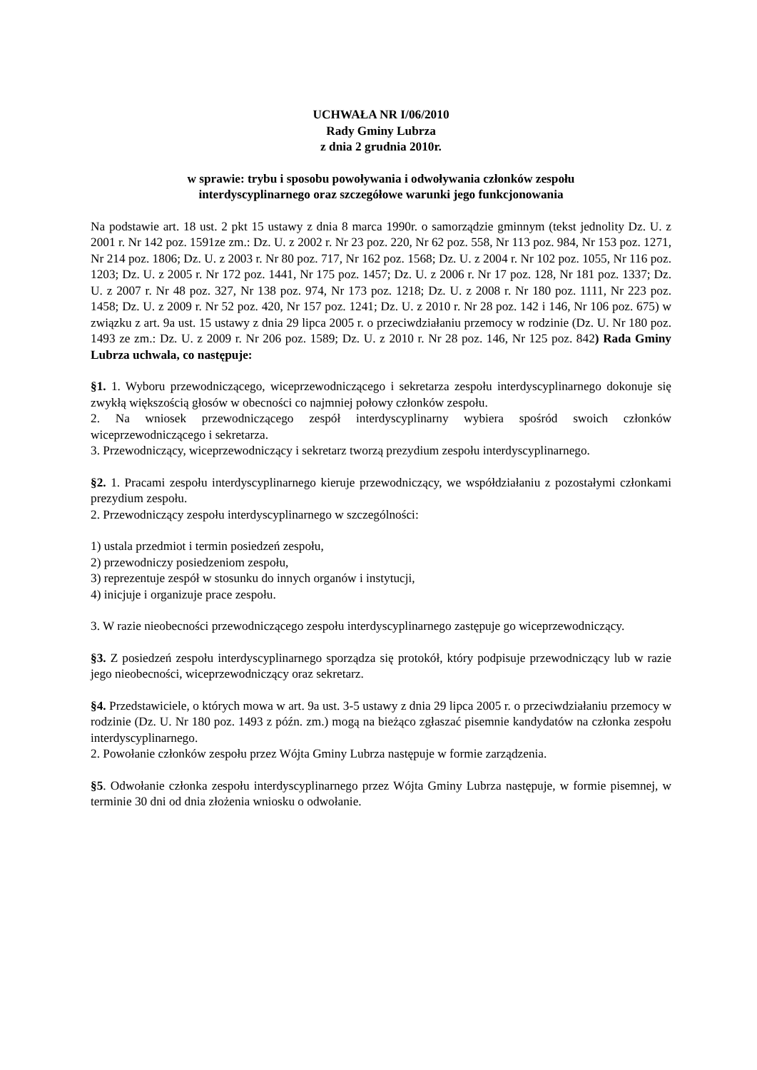UCHWAŁA NR I/06/2010
Rady Gminy Lubrza
z dnia 2 grudnia 2010r.
w sprawie: trybu i sposobu powoływania i odwoływania członków zespołu
interdyscyplinarnego oraz szczegółowe warunki jego funkcjonowania
Na podstawie art. 18 ust. 2 pkt 15 ustawy z dnia 8 marca 1990r. o samorządzie gminnym (tekst jednolity Dz. U. z 2001 r. Nr 142 poz. 1591ze zm.: Dz. U. z 2002 r. Nr 23 poz. 220, Nr 62 poz. 558, Nr 113 poz. 984, Nr 153 poz. 1271, Nr 214 poz. 1806; Dz. U. z 2003 r. Nr 80 poz. 717, Nr 162 poz. 1568; Dz. U. z 2004 r. Nr 102 poz. 1055, Nr 116 poz. 1203; Dz. U. z 2005 r. Nr 172 poz. 1441, Nr 175 poz. 1457; Dz. U. z 2006 r. Nr 17 poz. 128, Nr 181 poz. 1337; Dz. U. z 2007 r. Nr 48 poz. 327, Nr 138 poz. 974, Nr 173 poz. 1218; Dz. U. z 2008 r. Nr 180 poz. 1111, Nr 223 poz. 1458; Dz. U. z 2009 r. Nr 52 poz. 420, Nr 157 poz. 1241; Dz. U. z 2010 r. Nr 28 poz. 142 i 146, Nr 106 poz. 675) w związku z art. 9a ust. 15 ustawy z dnia 29 lipca 2005 r. o przeciwdziałaniu przemocy w rodzinie (Dz. U. Nr 180 poz. 1493 ze zm.: Dz. U. z 2009 r. Nr 206 poz. 1589; Dz. U. z 2010 r. Nr 28 poz. 146, Nr 125 poz. 842) Rada Gminy Lubrza uchwala, co następuje:
§1. 1. Wyboru przewodniczącego, wiceprzewodniczącego i sekretarza zespołu interdyscyplinarnego dokonuje się zwykłą większością głosów w obecności co najmniej połowy członków zespołu.
2. Na wniosek przewodniczącego zespół interdyscyplinarny wybiera spośród swoich członków wiceprzewodniczącego i sekretarza.
3. Przewodniczący, wiceprzewodniczący i sekretarz tworzą prezydium zespołu interdyscyplinarnego.
§2. 1. Pracami zespołu interdyscyplinarnego kieruje przewodniczący, we współdziałaniu z pozostałymi członkami prezydium zespołu.
2. Przewodniczący zespołu interdyscyplinarnego w szczególności:
1) ustala przedmiot i termin posiedzeń zespołu,
2) przewodniczy posiedzeniom zespołu,
3) reprezentuje zespół w stosunku do innych organów i instytucji,
4) inicjuje i organizuje prace zespołu.
3. W razie nieobecności przewodniczącego zespołu interdyscyplinarnego zastępuje go wiceprzewodniczący.
§3. Z posiedzeń zespołu interdyscyplinarnego sporządza się protokół, który podpisuje przewodniczący lub w razie jego nieobecności, wiceprzewodniczący oraz sekretarz.
§4. Przedstawiciele, o których mowa w art. 9a ust. 3-5 ustawy z dnia 29 lipca 2005 r. o przeciwdziałaniu przemocy w rodzinie (Dz. U. Nr 180 poz. 1493 z późn. zm.) mogą na bieżąco zgłaszać pisemnie kandydatów na członka zespołu interdyscyplinarnego.
2. Powołanie członków zespołu przez Wójta Gminy Lubrza następuje w formie zarządzenia.
§5. Odwołanie członka zespołu interdyscyplinarnego przez Wójta Gminy Lubrza następuje, w formie pisemnej, w terminie 30 dni od dnia złożenia wniosku o odwołanie.